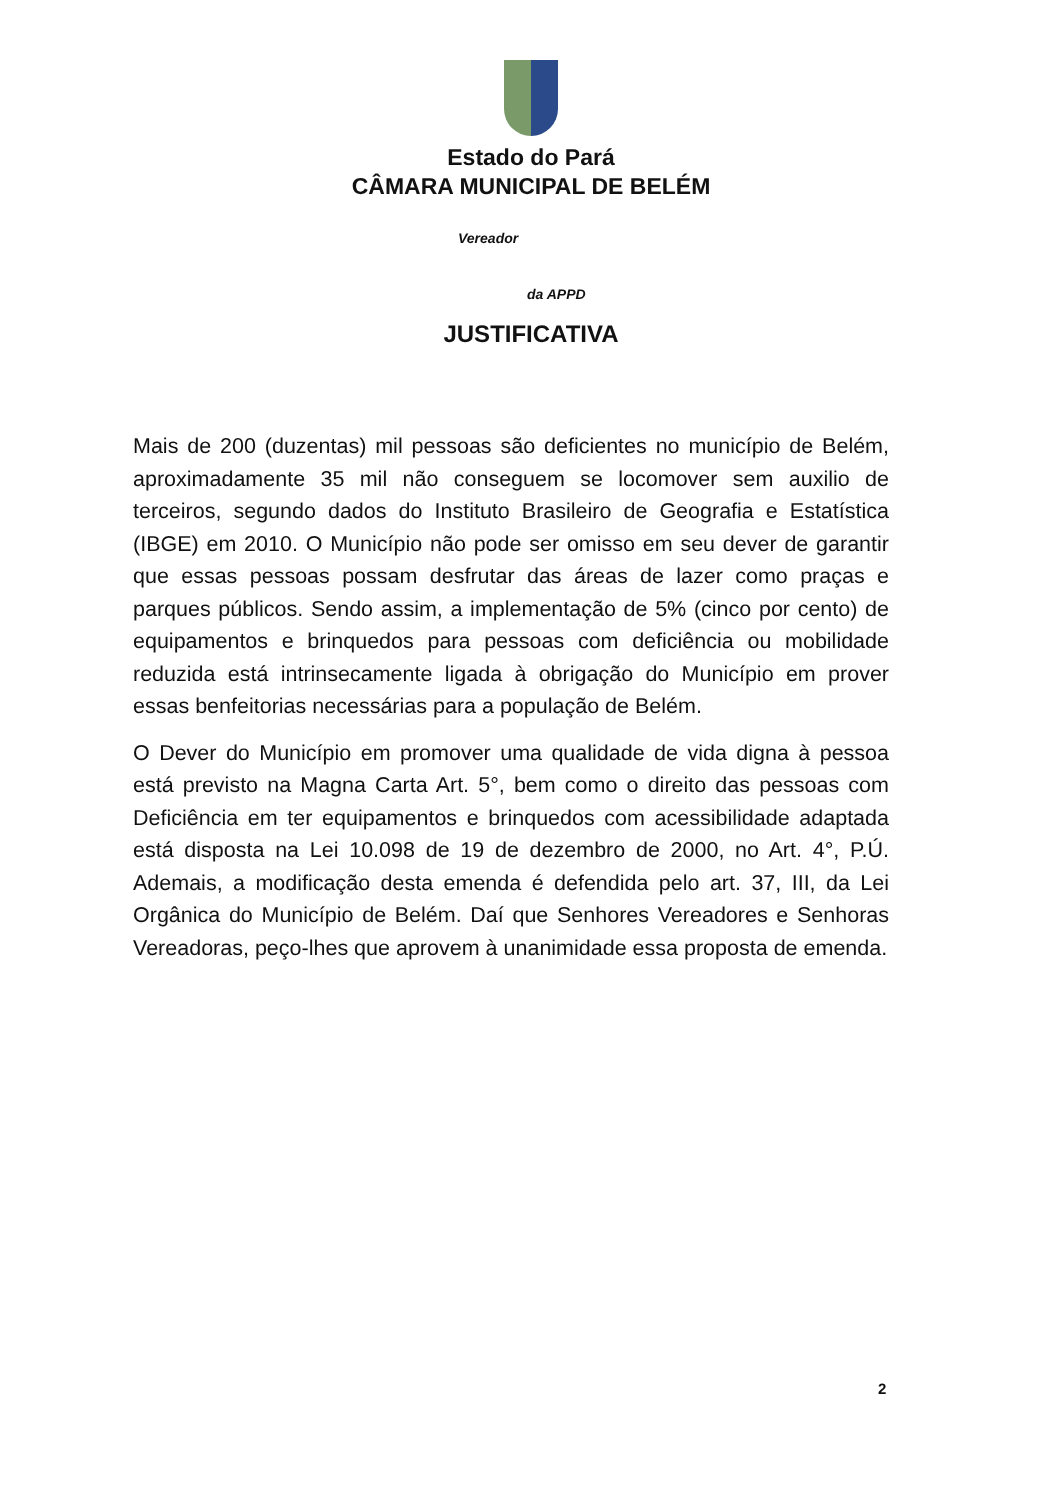Estado do Pará
CÂMARA MUNICIPAL DE BELÉM
Vereador
da APPD
JUSTIFICATIVA
Mais de 200 (duzentas) mil pessoas são deficientes no município de Belém, aproximadamente 35 mil não conseguem se locomover sem auxilio de terceiros, segundo dados do Instituto Brasileiro de Geografia e Estatística (IBGE) em 2010. O Município não pode ser omisso em seu dever de garantir que essas pessoas possam desfrutar das áreas de lazer como praças e parques públicos. Sendo assim, a implementação de 5% (cinco por cento) de equipamentos e brinquedos para pessoas com deficiência ou mobilidade reduzida está intrinsecamente ligada à obrigação do Município em prover essas benfeitorias necessárias para a população de Belém.
O Dever do Município em promover uma qualidade de vida digna à pessoa está previsto na Magna Carta Art. 5°, bem como o direito das pessoas com Deficiência em ter equipamentos e brinquedos com acessibilidade adaptada está disposta na Lei 10.098 de 19 de dezembro de 2000, no Art. 4°, P.Ú. Ademais, a modificação desta emenda é defendida pelo art. 37, III, da Lei Orgânica do Município de Belém. Daí que Senhores Vereadores e Senhoras Vereadoras, peço-lhes que aprovem à unanimidade essa proposta de emenda.
2